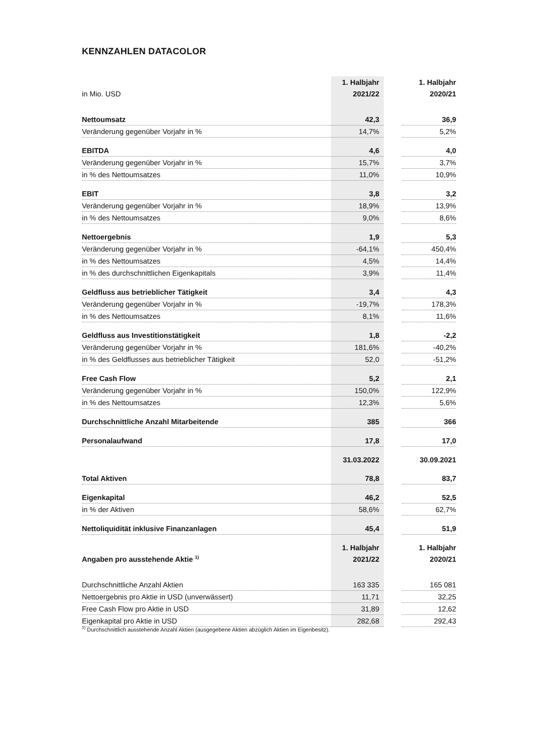KENNZAHLEN DATACOLOR
| | 1. Halbjahr | | 1. Halbjahr |
| in Mio. USD | 2021/22 | | 2020/21 |
| Nettoumsatz | 42,3 | | 36,9 |
| Veränderung gegenüber Vorjahr in % | 14,7% | | 5,2% |
| EBITDA | 4,6 | | 4,0 |
| Veränderung gegenüber Vorjahr in % | 15,7% | | 3,7% |
| in % des Nettoumsatzes | 11,0% | | 10,9% |
| EBIT | 3,8 | | 3,2 |
| Veränderung gegenüber Vorjahr in % | 18,9% | | 13,9% |
| in % des Nettoumsatzes | 9,0% | | 8,6% |
| Nettoergebnis | 1,9 | | 5,3 |
| Veränderung gegenüber Vorjahr in % | -64,1% | | 450,4% |
| in % des Nettoumsatzes | 4,5% | | 14,4% |
| in % des durchschnittlichen Eigenkapitals | 3,9% | | 11,4% |
| Geldfluss aus betrieblicher Tätigkeit | 3,4 | | 4,3 |
| Veränderung gegenüber Vorjahr in % | -19,7% | | 178,3% |
| in % des Nettoumsatzes | 8,1% | | 11,6% |
| Geldfluss aus Investitionstätigkeit | 1,8 | | -2,2 |
| Veränderung gegenüber Vorjahr in % | 181,6% | | -40,2% |
| in % des Geldflusses aus betrieblicher Tätigkeit | 52,0 | | -51,2% |
| Free Cash Flow | 5,2 | | 2,1 |
| Veränderung gegenüber Vorjahr in % | 150,0% | | 122,9% |
| in % des Nettoumsatzes | 12,3% | | 5,6% |
| Durchschnittliche Anzahl Mitarbeitende | 385 | | 366 |
| Personalaufwand | 17,8 | | 17,0 |
| | 31.03.2022 | | 30.09.2021 |
| Total Aktiven | 78,8 | | 83,7 |
| Eigenkapital | 46,2 | | 52,5 |
| in % der Aktiven | 58,6% | | 62,7% |
| Nettoliquidität inklusive Finanzanlagen | 45,4 | | 51,9 |
| | 1. Halbjahr | | 1. Halbjahr |
| Angaben pro ausstehende Aktie <sup>1)</sup> | 2021/22 | | 2020/21 |
| Durchschnittliche Anzahl Aktien | 163 335 | | 165 081 |
| Nettoergebnis pro Aktie in USD (unverwässert) | 11,71 | | 32,25 |
| Free Cash Flow pro Aktie in USD | 31,89 | | 12,62 |
| Eigenkapital pro Aktie in USD | 282,68 | | 292,43 |
<sup>1)</sup> Durchschnittlich ausstehende Anzahl Aktien (ausgegebene Aktien abzüglich Aktien im Eigenbesitz).